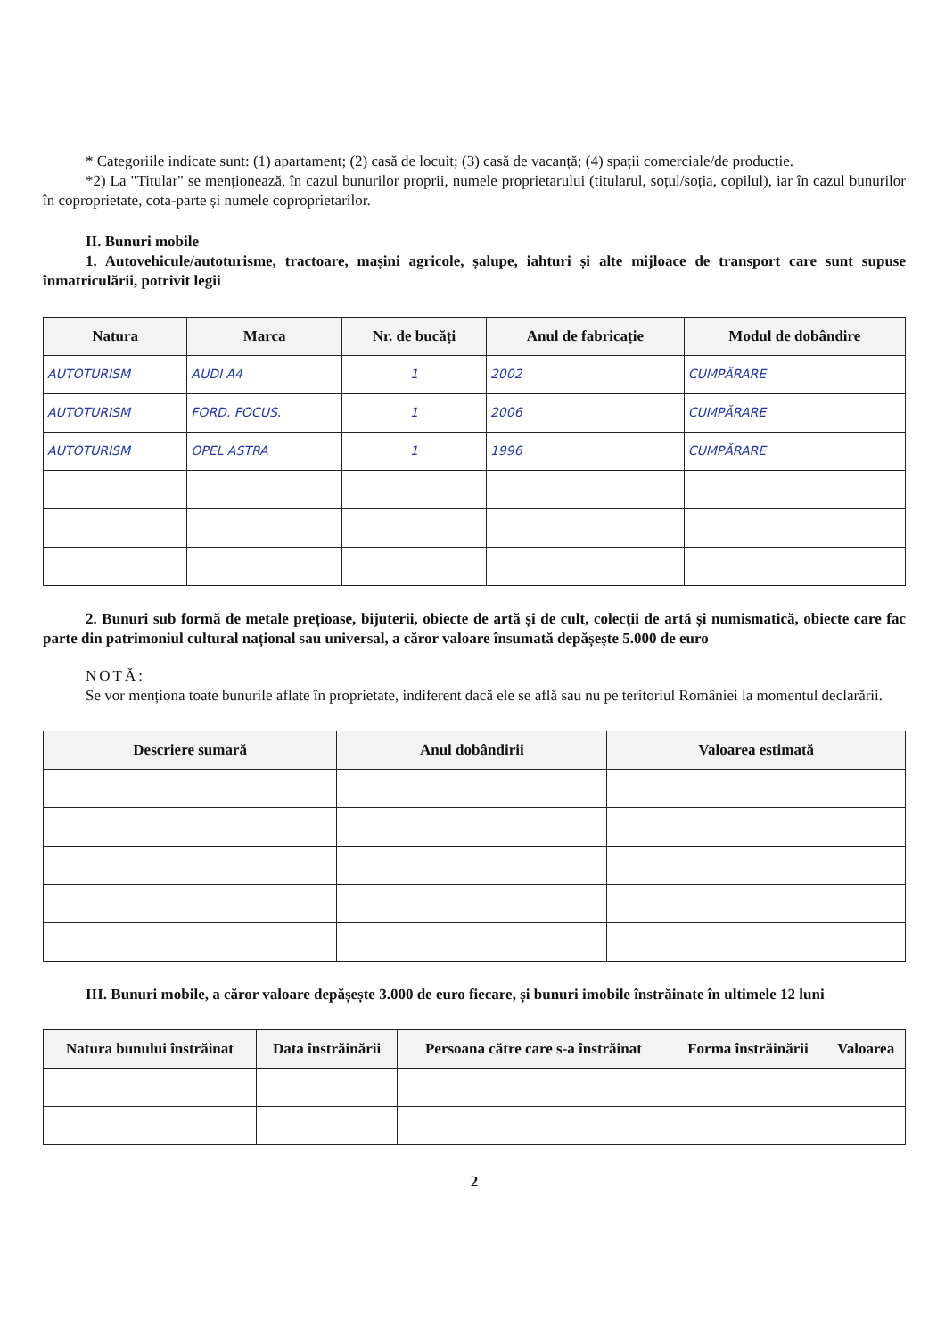* Categoriile indicate sunt: (1) apartament; (2) casă de locuit; (3) casă de vacanță; (4) spații comerciale/de producție.
*2) La "Titular" se menționează, în cazul bunurilor proprii, numele proprietarului (titularul, soțul/soția, copilul), iar în cazul bunurilor în coproprietate, cota-parte și numele coproprietarilor.
II. Bunuri mobile
1. Autovehicule/autoturisme, tractoare, mașini agricole, șalupe, iahturi și alte mijloace de transport care sunt supuse înmatriculării, potrivit legii
| Natura | Marca | Nr. de bucăți | Anul de fabricație | Modul de dobândire |
| --- | --- | --- | --- | --- |
| AUTOTURISM | AUDI A4 | 1 | 2002 | CUMPĂRARE |
| AUTOTURISM | FORD. FOCUS. | 1 | 2006 | CUMPĂRARE |
| AUTOTURISM | OPEL ASTRA | 1 | 1996 | CUMPĂRARE |
2. Bunuri sub formă de metale prețioase, bijuterii, obiecte de artă și de cult, colecții de artă și numismatică, obiecte care fac parte din patrimoniul cultural național sau universal, a căror valoare însumată depășește 5.000 de euro
NOTĂ:
Se vor menționa toate bunurile aflate în proprietate, indiferent dacă ele se află sau nu pe teritoriul României la momentul declarării.
| Descriere sumară | Anul dobândirii | Valoarea estimată |
| --- | --- | --- |
III. Bunuri mobile, a căror valoare depășește 3.000 de euro fiecare, și bunuri imobile înstrăinate în ultimele 12 luni
| Natura bunului înstrăinat | Data înstrăinării | Persoana către care s-a înstrăinat | Forma înstrăinării | Valoarea |
| --- | --- | --- | --- | --- |
2